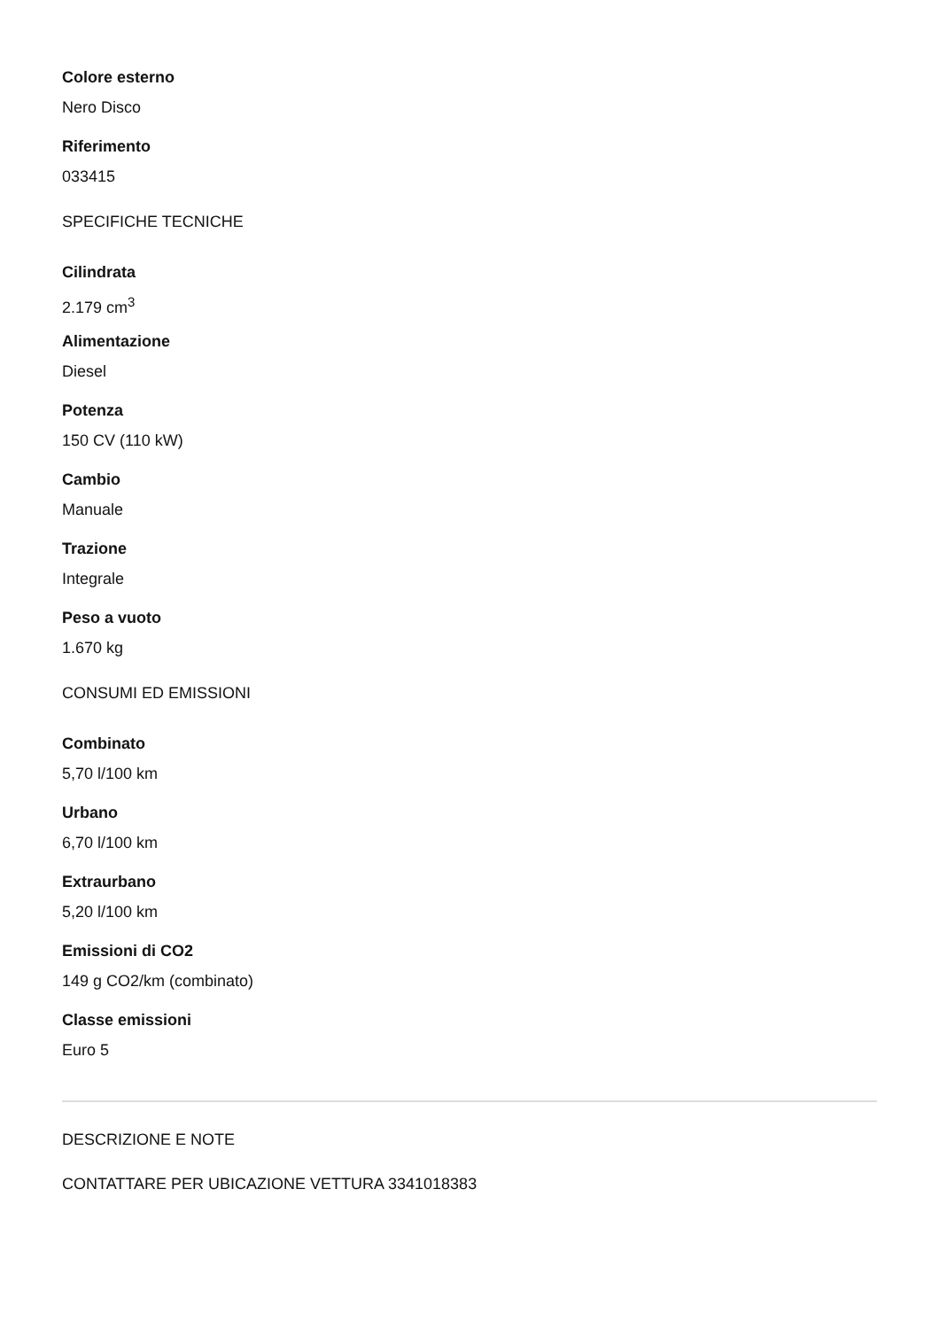Colore esterno
Nero Disco
Riferimento
033415
SPECIFICHE TECNICHE
Cilindrata
2.179 cm<sup>3</sup>
Alimentazione
Diesel
Potenza
150 CV (110 kW)
Cambio
Manuale
Trazione
Integrale
Peso a vuoto
1.670 kg
CONSUMI ED EMISSIONI
Combinato
5,70 l/100 km
Urbano
6,70 l/100 km
Extraurbano
5,20 l/100 km
Emissioni di CO2
149 g CO2/km (combinato)
Classe emissioni
Euro 5
DESCRIZIONE E NOTE
CONTATTARE PER UBICAZIONE VETTURA 3341018383